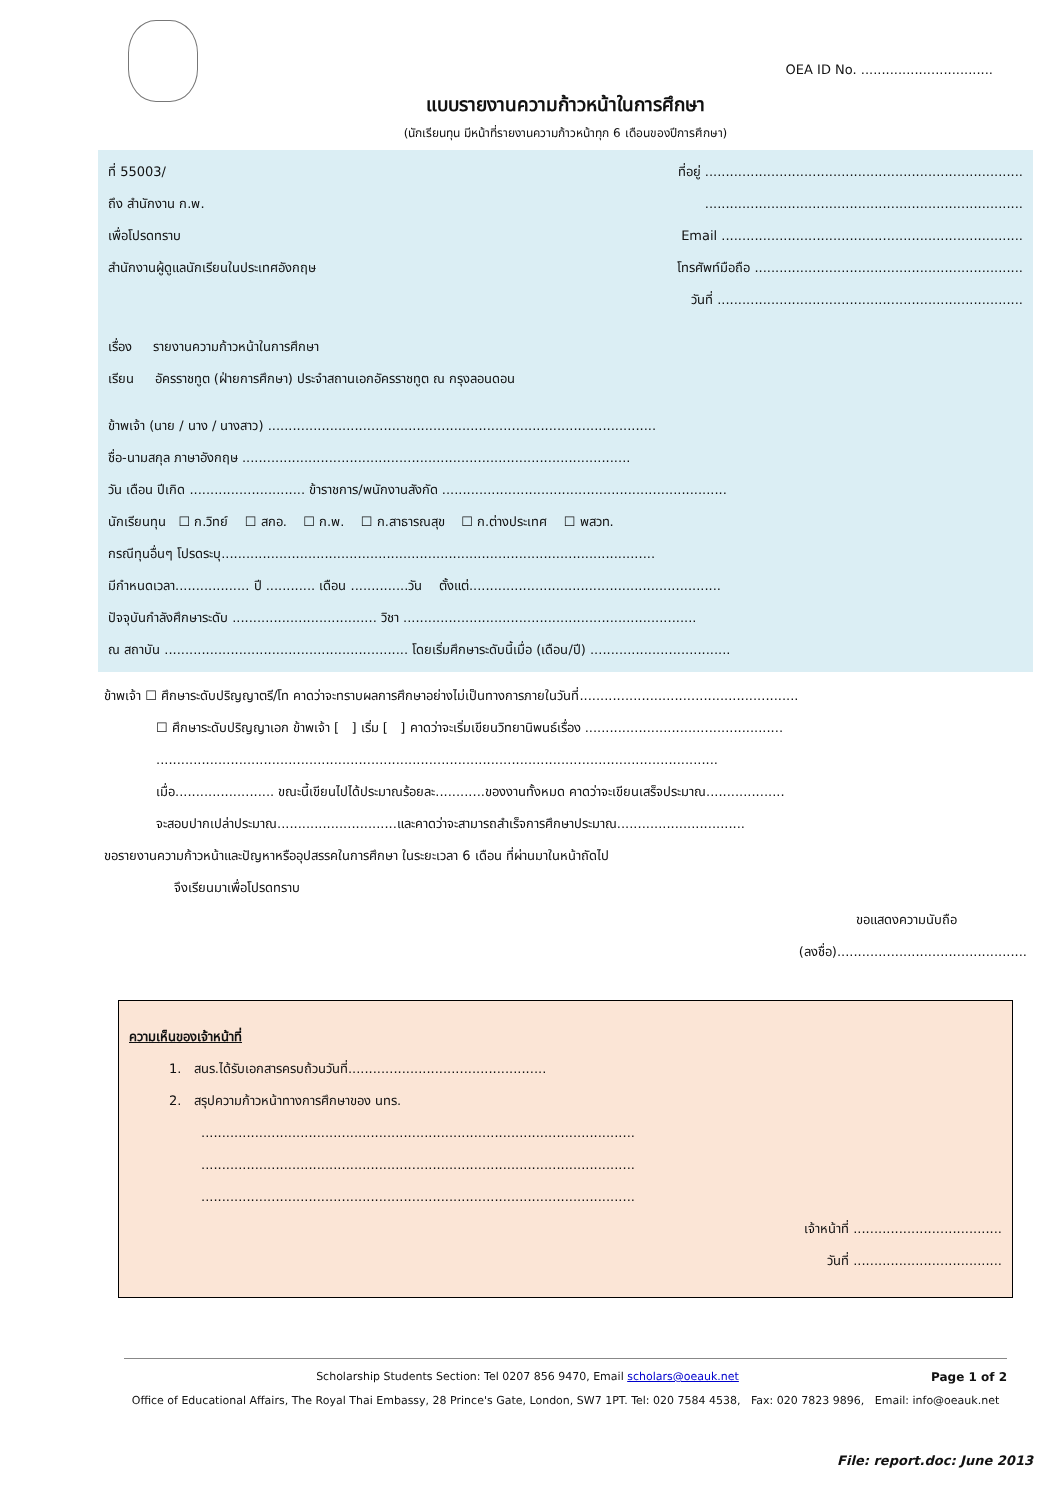OEA ID No. ................................
แบบรายงานความก้าวหน้าในการศึกษา
(นักเรียนทุน มีหน้าที่รายงานความก้าวหน้าทุก 6 เดือนของปีการศึกษา)
ที่ 55003/ ที่อยู่ .............................................................................
ถึง สำนักงาน ก.พ..............................................................................
เพื่อโปรดทราบ Email .........................................................................
สำนักงานผู้ดูแลนักเรียนในประเทศอังกฤษ โทรศัพท์มือถือ .................................................................
วันที่ ..........................................................................
เรื่อง รายงานความก้าวหน้าในการศึกษา
เรียน อัครราชทูต (ฝ่ายการศึกษา) ประจำสถานเอกอัครราชทูต ณ กรุงลอนดอน
ข้าพเจ้า (นาย / นาง / นางสาว) ..............................................................................................
ชื่อ-นามสกุล ภาษาอังกฤษ ..............................................................................................
วัน เดือน ปีเกิด ............................ ข้าราชการ/พนักงานสังกัด .....................................................................
นักเรียนทุน ☐ ก.วิทย์ ☐ สกอ. ☐ ก.พ. ☐ ก.สาธารณสุข ☐ ก.ต่างประเทศ ☐ พสวท.
กรณีทุนอื่นๆ โปรดระบุ.........................................................................................................
มีกำหนดเวลา.................. ปี ............ เดือน ..............วัน ตั้งแต่.............................................................
ปัจจุบันกำลังศึกษาระดับ ................................... วิชา .......................................................................
ณ สถาบัน ........................................................... โดยเริ่มศึกษาระดับนี้เมื่อ (เดือน/ปี) ..................................
ข้าพเจ้า ☐ ศึกษาระดับปริญญาตรี/โท คาดว่าจะทราบผลการศึกษาอย่างไม่เป็นทางการภายในวันที่.....................................................
☐ ศึกษาระดับปริญญาเอก ข้าพเจ้า [ ] เริ่ม [ ] คาดว่าจะเริ่มเขียนวิทยานิพนธ์เรื่อง ................................................
........................................................................................................................................
เมื่อ........................ ขณะนี้เขียนไปได้ประมาณร้อยละ............ของงานทั้งหมด คาดว่าจะเขียนเสร็จประมาณ...................
จะสอบปากเปล่าประมาณ.............................และคาดว่าจะสามารถสำเร็จการศึกษาประมาณ...............................
ขอรายงานความก้าวหน้าและปัญหาหรืออุปสรรคในการศึกษา ในระยะเวลา 6 เดือน ที่ผ่านมาในหน้าถัดไป
จึงเรียนมาเพื่อโปรดทราบ
ขอแสดงความนับถือ
(ลงชื่อ)..............................................
ความเห็นของเจ้าหน้าที่
1. สนร.ได้รับเอกสารครบถ้วนวันที่................................................
2. สรุปความก้าวหน้าทางการศึกษาของ นทร.
.........................................................................................................
.........................................................................................................
.........................................................................................................
เจ้าหน้าที่ ....................................
วันที่ ....................................
Scholarship Students Section: Tel 0207 856 9470, Email scholars@oeauk.net Page 1 of 2
Office of Educational Affairs, The Royal Thai Embassy, 28 Prince's Gate, London, SW7 1PT. Tel: 020 7584 4538, Fax: 020 7823 9896, Email: info@oeauk.net
File: report.doc: June 2013